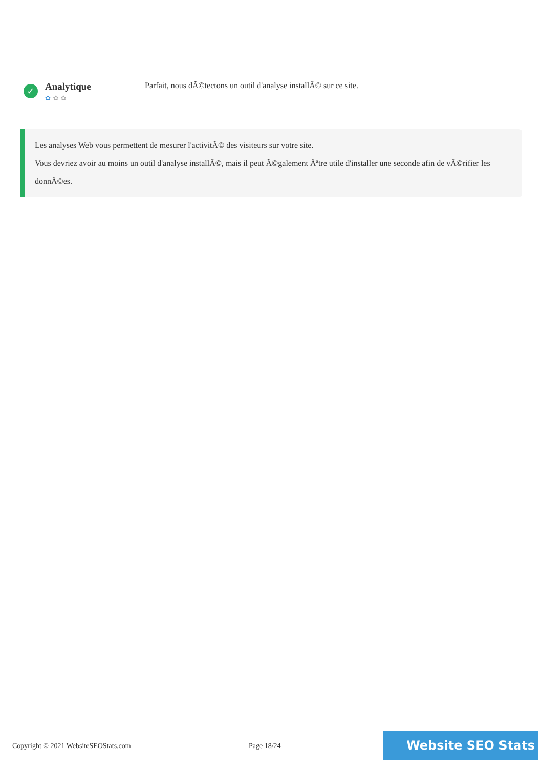✓
Analytique
✿ ✿ ✿
Parfait, nous dÃ©tectons un outil d'analyse installÃ© sur ce site.
Les analyses Web vous permettent de mesurer l'activitÃ© des visiteurs sur votre site.
Vous devriez avoir au moins un outil d'analyse installÃ©, mais il peut Ã©galement Ãªtre utile d'installer une seconde afin de vÃ©rifier les donnÃ©es.
Copyright © 2021 WebsiteSEOStats.com Page 18/24
Website SEO Stats